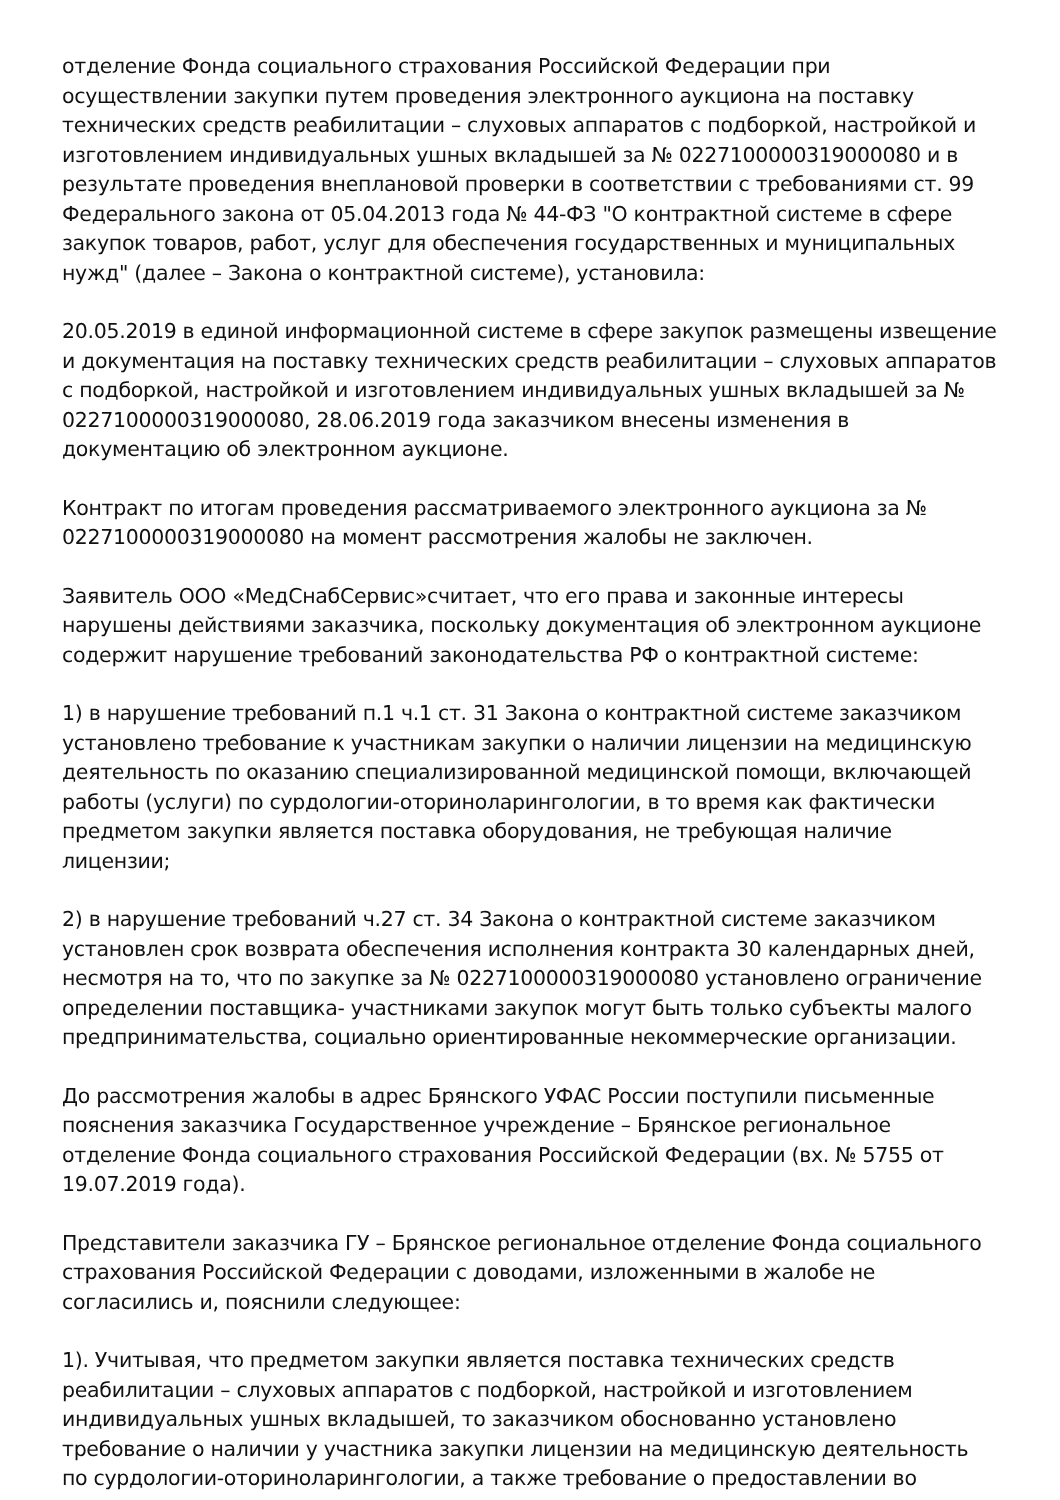отделение Фонда социального страхования Российской Федерации при осуществлении закупки путем проведения электронного аукциона на поставку технических средств реабилитации – слуховых аппаратов с подборкой, настройкой и изготовлением индивидуальных ушных вкладышей за № 0227100000319000080 и в результате проведения внеплановой проверки в соответствии с требованиями ст. 99 Федерального закона от 05.04.2013 года № 44-ФЗ "О контрактной системе в сфере закупок товаров, работ, услуг для обеспечения государственных и муниципальных нужд" (далее – Закона о контрактной системе), установила:
20.05.2019 в единой информационной системе в сфере закупок размещены извещение и документация на поставку технических средств реабилитации – слуховых аппаратов с подборкой, настройкой и изготовлением индивидуальных ушных вкладышей за № 0227100000319000080, 28.06.2019 года заказчиком внесены изменения в документацию об электронном аукционе.
Контракт по итогам проведения рассматриваемого электронного аукциона за № 0227100000319000080 на момент рассмотрения жалобы не заключен.
Заявитель ООО «МедСнабСервис»считает, что его права и законные интересы нарушены действиями заказчика, поскольку документация об электронном аукционе содержит нарушение требований законодательства РФ о контрактной системе:
1) в нарушение требований п.1 ч.1 ст. 31 Закона о контрактной системе заказчиком установлено требование к участникам закупки о наличии лицензии на медицинскую деятельность по оказанию специализированной медицинской помощи, включающей работы (услуги) по сурдологии-оториноларингологии, в то время как фактически предметом закупки является поставка оборудования, не требующая наличие лицензии;
2) в нарушение требований ч.27 ст. 34 Закона о контрактной системе заказчиком установлен срок возврата обеспечения исполнения контракта 30 календарных дней, несмотря на то, что по закупке за № 0227100000319000080 установлено ограничение определении поставщика- участниками закупок могут быть только субъекты малого предпринимательства, социально ориентированные некоммерческие организации.
До рассмотрения жалобы в адрес Брянского УФАС России поступили письменные пояснения заказчика Государственное учреждение – Брянское региональное отделение Фонда социального страхования Российской Федерации (вх. № 5755 от 19.07.2019 года).
Представители заказчика ГУ – Брянское региональное отделение Фонда социального страхования Российской Федерации с доводами, изложенными в жалобе не согласились и, пояснили следующее:
1). Учитывая, что предметом закупки является поставка технических средств реабилитации – слуховых аппаратов с подборкой, настройкой и изготовлением индивидуальных ушных вкладышей, то заказчиком обоснованно установлено требование о наличии у участника закупки лицензии на медицинскую деятельность по сурдологии-оториноларингологии, а также требование о предоставлении во